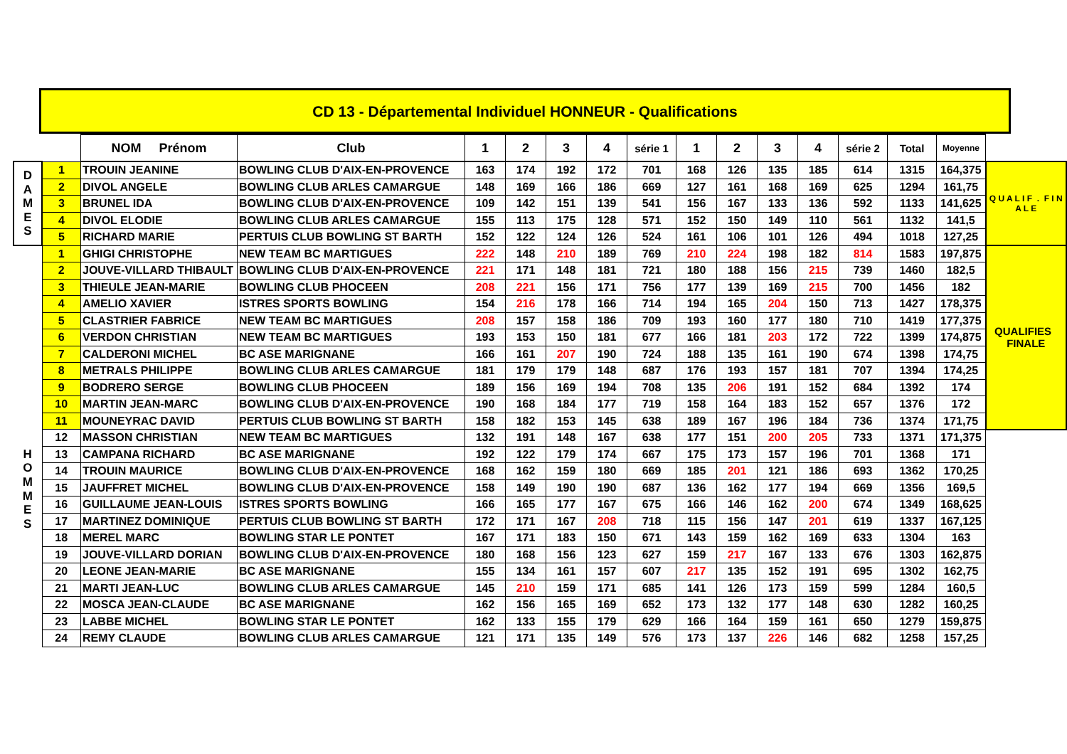CD 13 - Départemental Individuel HONNEUR - Qualifications
| | | NOM Prénom | Club | 1 | 2 | 3 | 4 | série 1 | 1 | 2 | 3 | 4 | série 2 | Total | Moyenne | |
| --- | --- | --- | --- | --- | --- | --- | --- | --- | --- | --- | --- | --- | --- | --- | --- | --- |
| D A M E S | 1 | TROUIN JEANINE | BOWLING CLUB D'AIX-EN-PROVENCE | 163 | 174 | 192 | 172 | 701 | 168 | 126 | 135 | 185 | 614 | 1315 | 164,375 | Q U A L I F . F I N A L E |
| | 2 | DIVOL ANGELE | BOWLING CLUB ARLES CAMARGUE | 148 | 169 | 166 | 186 | 669 | 127 | 161 | 168 | 169 | 625 | 1294 | 161,75 | |
| | 3 | BRUNEL IDA | BOWLING CLUB D'AIX-EN-PROVENCE | 109 | 142 | 151 | 139 | 541 | 156 | 167 | 133 | 136 | 592 | 1133 | 141,625 | |
| | 4 | DIVOL ELODIE | BOWLING CLUB ARLES CAMARGUE | 155 | 113 | 175 | 128 | 571 | 152 | 150 | 149 | 110 | 561 | 1132 | 141,5 | |
| | 5 | RICHARD MARIE | PERTUIS CLUB BOWLING ST BARTH | 152 | 122 | 124 | 126 | 524 | 161 | 106 | 101 | 126 | 494 | 1018 | 127,25 | |
| H O M M E S | 1 | GHIGI CHRISTOPHE | NEW TEAM BC MARTIGUES | 222 | 148 | 210 | 189 | 769 | 210 | 224 | 198 | 182 | 814 | 1583 | 197,875 | QUALIFIES FINALE |
| | 2 | JOUVE-VILLARD THIBAULT | BOWLING CLUB D'AIX-EN-PROVENCE | 221 | 171 | 148 | 181 | 721 | 180 | 188 | 156 | 215 | 739 | 1460 | 182,5 | |
| | 3 | THIEULE JEAN-MARIE | BOWLING CLUB PHOCEEN | 208 | 221 | 156 | 171 | 756 | 177 | 139 | 169 | 215 | 700 | 1456 | 182 | |
| | 4 | AMELIO XAVIER | ISTRES SPORTS BOWLING | 154 | 216 | 178 | 166 | 714 | 194 | 165 | 204 | 150 | 713 | 1427 | 178,375 | |
| | 5 | CLASTRIER FABRICE | NEW TEAM BC MARTIGUES | 208 | 157 | 158 | 186 | 709 | 193 | 160 | 177 | 180 | 710 | 1419 | 177,375 | |
| | 6 | VERDON CHRISTIAN | NEW TEAM BC MARTIGUES | 193 | 153 | 150 | 181 | 677 | 166 | 181 | 203 | 172 | 722 | 1399 | 174,875 | |
| | 7 | CALDERONI MICHEL | BC ASE MARIGNANE | 166 | 161 | 207 | 190 | 724 | 188 | 135 | 161 | 190 | 674 | 1398 | 174,75 | |
| | 8 | METRALS PHILIPPE | BOWLING CLUB ARLES CAMARGUE | 181 | 179 | 179 | 148 | 687 | 176 | 193 | 157 | 181 | 707 | 1394 | 174,25 | |
| | 9 | BODRERO SERGE | BOWLING CLUB PHOCEEN | 189 | 156 | 169 | 194 | 708 | 135 | 206 | 191 | 152 | 684 | 1392 | 174 | |
| | 10 | MARTIN JEAN-MARC | BOWLING CLUB D'AIX-EN-PROVENCE | 190 | 168 | 184 | 177 | 719 | 158 | 164 | 183 | 152 | 657 | 1376 | 172 | |
| | 11 | MOUNEYRAC DAVID | PERTUIS CLUB BOWLING ST BARTH | 158 | 182 | 153 | 145 | 638 | 189 | 167 | 196 | 184 | 736 | 1374 | 171,75 | |
| | 12 | MASSON CHRISTIAN | NEW TEAM BC MARTIGUES | 132 | 191 | 148 | 167 | 638 | 177 | 151 | 200 | 205 | 733 | 1371 | 171,375 | |
| | 13 | CAMPANA RICHARD | BC ASE MARIGNANE | 192 | 122 | 179 | 174 | 667 | 175 | 173 | 157 | 196 | 701 | 1368 | 171 | |
| | 14 | TROUIN MAURICE | BOWLING CLUB D'AIX-EN-PROVENCE | 168 | 162 | 159 | 180 | 669 | 185 | 201 | 121 | 186 | 693 | 1362 | 170,25 | |
| | 15 | JAUFFRET MICHEL | BOWLING CLUB D'AIX-EN-PROVENCE | 158 | 149 | 190 | 190 | 687 | 136 | 162 | 177 | 194 | 669 | 1356 | 169,5 | |
| | 16 | GUILLAUME JEAN-LOUIS | ISTRES SPORTS BOWLING | 166 | 165 | 177 | 167 | 675 | 166 | 146 | 162 | 200 | 674 | 1349 | 168,625 | |
| | 17 | MARTINEZ DOMINIQUE | PERTUIS CLUB BOWLING ST BARTH | 172 | 171 | 167 | 208 | 718 | 115 | 156 | 147 | 201 | 619 | 1337 | 167,125 | |
| | 18 | MEREL MARC | BOWLING STAR LE PONTET | 167 | 171 | 183 | 150 | 671 | 143 | 159 | 162 | 169 | 633 | 1304 | 163 | |
| | 19 | JOUVE-VILLARD DORIAN | BOWLING CLUB D'AIX-EN-PROVENCE | 180 | 168 | 156 | 123 | 627 | 159 | 217 | 167 | 133 | 676 | 1303 | 162,875 | |
| | 20 | LEONE JEAN-MARIE | BC ASE MARIGNANE | 155 | 134 | 161 | 157 | 607 | 217 | 135 | 152 | 191 | 695 | 1302 | 162,75 | |
| | 21 | MARTI JEAN-LUC | BOWLING CLUB ARLES CAMARGUE | 145 | 210 | 159 | 171 | 685 | 141 | 126 | 173 | 159 | 599 | 1284 | 160,5 | |
| | 22 | MOSCA JEAN-CLAUDE | BC ASE MARIGNANE | 162 | 156 | 165 | 169 | 652 | 173 | 132 | 177 | 148 | 630 | 1282 | 160,25 | |
| | 23 | LABBE MICHEL | BOWLING STAR LE PONTET | 162 | 133 | 155 | 179 | 629 | 166 | 164 | 159 | 161 | 650 | 1279 | 159,875 | |
| | 24 | REMY CLAUDE | BOWLING CLUB ARLES CAMARGUE | 121 | 171 | 135 | 149 | 576 | 173 | 137 | 226 | 146 | 682 | 1258 | 157,25 | |